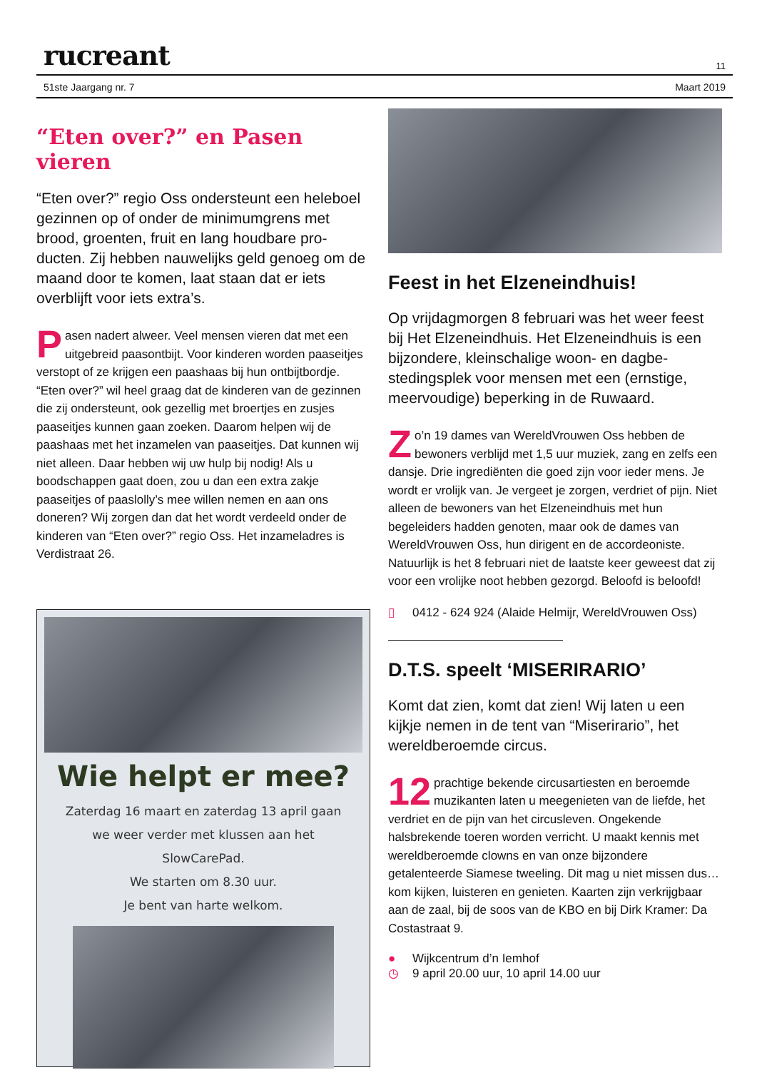rucreant 11
51ste Jaargang nr. 7 Maart 2019
“Eten over?” en Pasen vieren
“Eten over?” regio Oss ondersteunt een heleboel gezinnen op of onder de minimumgrens met brood, groenten, fruit en lang houdbare pro-ducten. Zij hebben nauwelijks geld genoeg om de maand door te komen, laat staan dat er iets overblijft voor iets extra’s.
Pasen nadert alweer. Veel mensen vieren dat met een uitgebreid paasontbijt. Voor kinderen worden paaseitjes verstopt of ze krijgen een paashaas bij hun ontbijtbordje. “Eten over?” wil heel graag dat de kinderen van de gezinnen die zij ondersteunt, ook gezellig met broertjes en zusjes paaseitjes kunnen gaan zoeken. Daarom helpen wij de paashaas met het inzamelen van paaseitjes. Dat kunnen wij niet alleen. Daar hebben wij uw hulp bij nodig! Als u boodschappen gaat doen, zou u dan een extra zakje paaseitjes of paaslolly’s mee willen nemen en aan ons doneren? Wij zorgen dan dat het wordt verdeeld onder de kinderen van “Eten over?” regio Oss. Het inzameladres is Verdistraat 26.
Wie helpt er mee?
Zaterdag 16 maart en zaterdag 13 april gaan
we weer verder met klussen aan het
SlowCarePad.
We starten om 8.30 uur.
Je bent van harte welkom.
Feest in het Elzeneindhuis!
Op vrijdagmorgen 8 februari was het weer feest bij Het Elzeneindhuis. Het Elzeneindhuis is een bijzondere, kleinschalige woon- en dagbe-stedingsplek voor mensen met een (ernstige, meervoudige) beperking in de Ruwaard.
Zo’n 19 dames van WereldVrouwen Oss hebben de bewoners verblijd met 1,5 uur muziek, zang en zelfs een dansje. Drie ingrediënten die goed zijn voor ieder mens. Je wordt er vrolijk van. Je vergeet je zorgen, verdriet of pijn. Niet alleen de bewoners van het Elzeneindhuis met hun begeleiders hadden genoten, maar ook de dames van WereldVrouwen Oss, hun dirigent en de accordeoniste. Natuurlijk is het 8 februari niet de laatste keer geweest dat zij voor een vrolijke noot hebben gezorgd. Beloofd is beloofd!
▯ 0412 - 624 924 (Alaide Helmijr, WereldVrouwen Oss)
D.T.S. speelt ‘MISERIRARIO’
Komt dat zien, komt dat zien! Wij laten u een kijkje nemen in de tent van “Miserirario”, het wereldberoemde circus.
12 prachtige bekende circusartiesten en beroemde muzikanten laten u meegenieten van de liefde, het verdriet en de pijn van het circusleven. Ongekende halsbrekende toeren worden verricht. U maakt kennis met wereldberoemde clowns en van onze bijzondere getalenteerde Siamese tweeling. Dit mag u niet missen dus… kom kijken, luisteren en genieten. Kaarten zijn verkrijgbaar aan de zaal, bij de soos van de KBO en bij Dirk Kramer: Da Costastraat 9.
● Wijkcentrum d’n Iemhof
◷ 9 april 20.00 uur, 10 april 14.00 uur